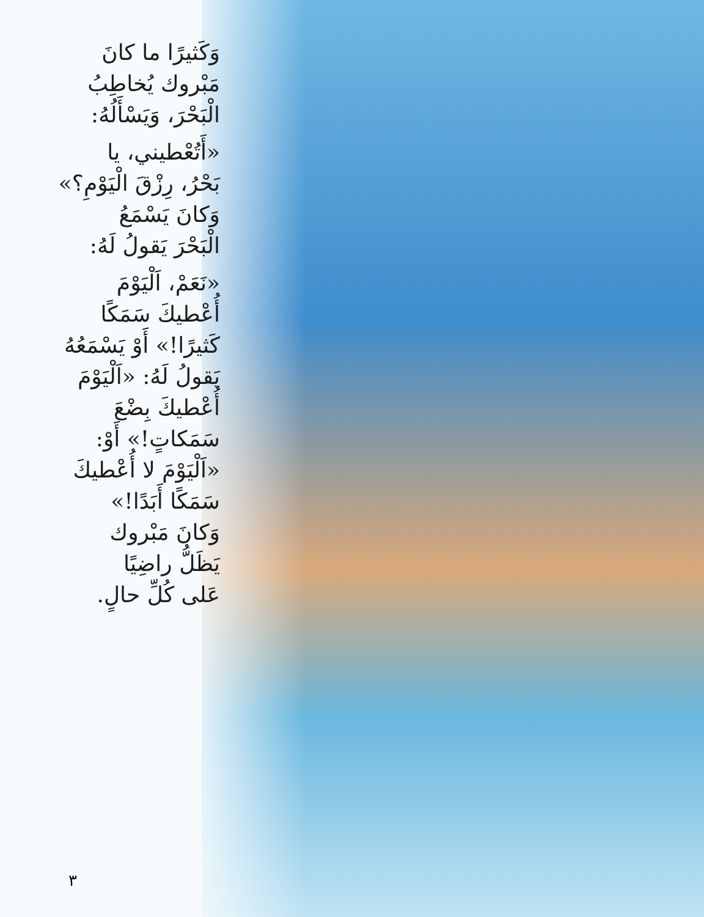وَكَثيرًا ما كانَ
مَبْروك يُخاطِبُ
الْبَحْرَ، وَيَسْأَلُهُ:
«أَتُعْطيني، يا
بَحْرُ، رِزْقَ الْيَوْمِ؟»
وَكانَ يَسْمَعُ
الْبَحْرَ يَقولُ لَهُ:
«نَعَمْ، اَلْيَوْمَ
أُعْطيكَ سَمَكًا
كَثيرًا!» أَوْ يَسْمَعُهُ
يَقولُ لَهُ: «اَلْيَوْمَ
أُعْطيكَ بِضْعَ
سَمَكاتٍ!» أَوْ:
«اَلْيَوْمَ لا أُعْطيكَ
سَمَكًا أَبَدًا!»
وَكانَ مَبْروك
يَظَلُّ راضِيًا
عَلى كُلِّ حالٍ.
٣